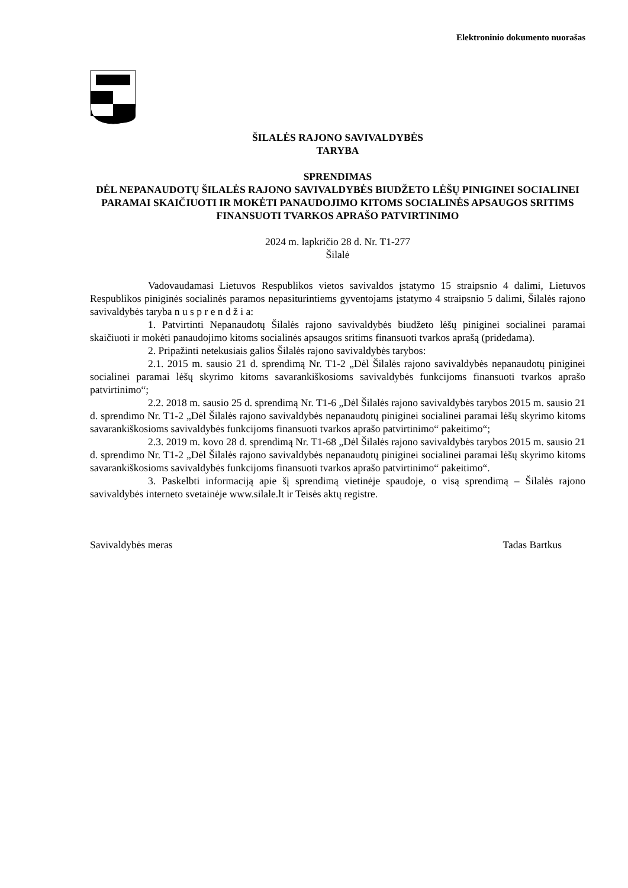Elektroninio dokumento nuorašas
ŠILALĖS RAJONO SAVIVALDYBĖS
TARYBA
SPRENDIMAS
DĖL NEPANAUDOTŲ ŠILALĖS RAJONO SAVIVALDYBĖS BIUDŽETO LĖŠŲ PINIGINEI SOCIALINEI PARAMAI SKAIČIUOTI IR MOKĖTI PANAUDOJIMO KITOMS SOCIALINĖS APSAUGOS SRITIMS FINANSUOTI TVARKOS APRAŠO PATVIRTINIMO
2024 m. lapkričio 28 d. Nr. T1-277
Šilalė
Vadovaudamasi Lietuvos Respublikos vietos savivaldos įstatymo 15 straipsnio 4 dalimi, Lietuvos Respublikos piniginės socialinės paramos nepasiturintiems gyventojams įstatymo 4 straipsnio 5 dalimi, Šilalės rajono savivaldybės taryba n u s p r e n d ž i a:
1. Patvirtinti Nepanaudotų Šilalės rajono savivaldybės biudžeto lėšų piniginei socialinei paramai skaičiuoti ir mokėti panaudojimo kitoms socialinės apsaugos sritims finansuoti tvarkos aprašą (pridedama).
2. Pripažinti netekusiais galios Šilalės rajono savivaldybės tarybos:
2.1. 2015 m. sausio 21 d. sprendimą Nr. T1-2 „Dėl Šilalės rajono savivaldybės nepanaudotų piniginei socialinei paramai lėšų skyrimo kitoms savarankiškosioms savivaldybės funkcijoms finansuoti tvarkos aprašo patvirtinimo“;
2.2. 2018 m. sausio 25 d. sprendimą Nr. T1-6 „Dėl Šilalės rajono savivaldybės tarybos 2015 m. sausio 21 d. sprendimo Nr. T1-2 „Dėl Šilalės rajono savivaldybės nepanaudotų piniginei socialinei paramai lėšų skyrimo kitoms savarankiškosioms savivaldybės funkcijoms finansuoti tvarkos aprašo patvirtinimo“ pakeitimo“;
2.3. 2019 m. kovo 28 d. sprendimą Nr. T1-68 „Dėl Šilalės rajono savivaldybės tarybos 2015 m. sausio 21 d. sprendimo Nr. T1-2 „Dėl Šilalės rajono savivaldybės nepanaudotų piniginei socialinei paramai lėšų skyrimo kitoms savarankiškosioms savivaldybės funkcijoms finansuoti tvarkos aprašo patvirtinimo“ pakeitimo“.
3. Paskelbti informaciją apie šį sprendimą vietinėje spaudoje, o visą sprendimą – Šilalės rajono savivaldybės interneto svetainėje www.silale.lt ir Teisės aktų registre.
Savivaldybės meras Tadas Bartkus